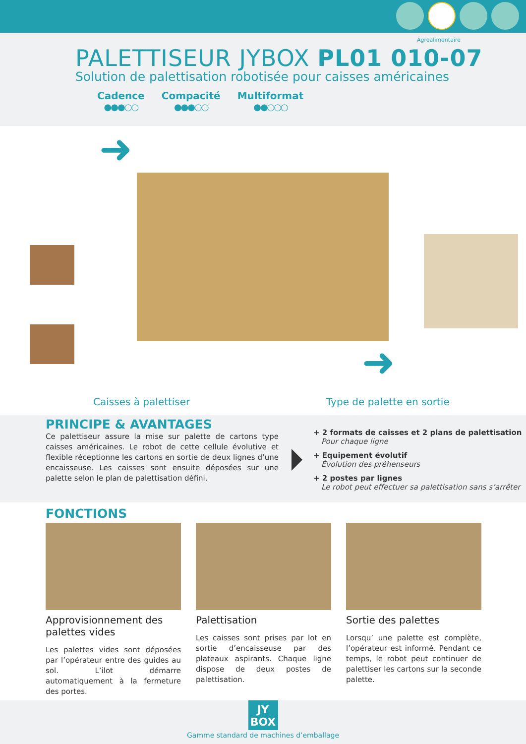Agroalimentaire
PALETTISEUR JYBOX PL01 010-07
Solution de palettisation robotisée pour caisses américaines
Cadence
●●●○○
Compacité
●●●○○
Multiformat
●●○○○
➜
➜
Caisses à palettiser Type de palette en sortie
PRINCIPE & AVANTAGES
Ce palettiseur assure la mise sur palette de cartons type caisses américaines. Le robot de cette cellule évolutive et flexible réceptionne les cartons en sortie de deux lignes d’une encaisseuse. Les caisses sont ensuite déposées sur une palette selon le plan de palettisation défini.
+ 2 formats de caisses et 2 plans de palettisation
Pour chaque ligne
+ Equipement évolutif
Évolution des préhenseurs
+ 2 postes par lignes
Le robot peut effectuer sa palettisation sans s’arrêter
FONCTIONS
Approvisionnement des palettes vides
Les palettes vides sont déposées par l’opérateur entre des guides au sol. L’ilot démarre automatiquement à la fermeture des portes.
Palettisation
Les caisses sont prises par lot en sortie d’encaisseuse par des plateaux aspirants. Chaque ligne dispose de deux postes de palettisation.
Sortie des palettes
Lorsqu’ une palette est complète, l’opérateur est informé. Pendant ce temps, le robot peut continuer de palettiser les cartons sur la seconde palette.
JY
BOX
Gamme standard de machines d’emballage